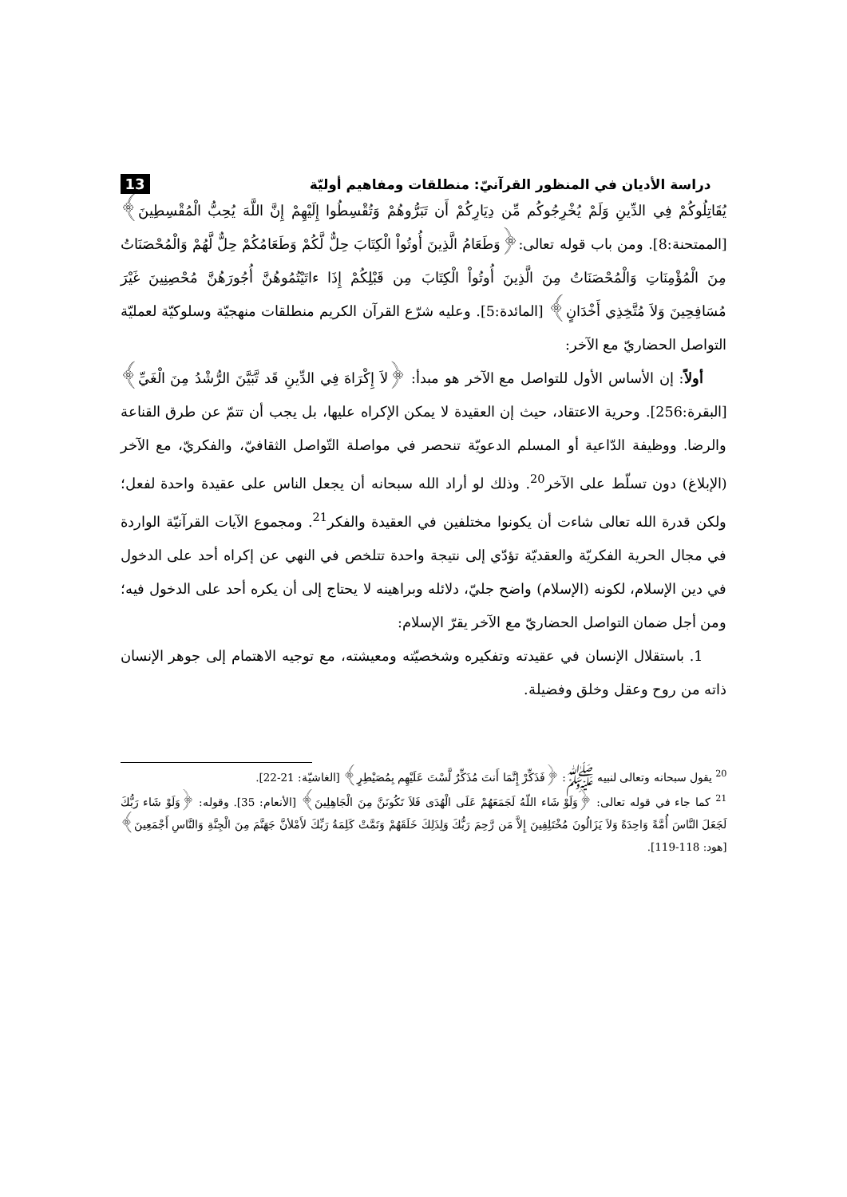دراسة الأديان في المنظور القرآنيّ: منطلقات ومفاهيم أوليّة 13
يُقَاتِلُوكُمْ فِي الدِّينِ وَلَمْ يُخْرِجُوكُم مِّن دِيَارِكُمْ أَن تَبَرُّوهُمْ وَتُقْسِطُوا إِلَيْهِمْ إِنَّ اللَّهَ يُحِبُّ الْمُقْسِطِينَ﴾ [الممتحنة:8]. ومن باب قوله تعالى:﴿وَطَعَامُ الَّذِينَ أُوتُواْ الْكِتَابَ حِلٌّ لَّكُمْ وَطَعَامُكُمْ حِلٌّ لَّهُمْ وَالْمُحْصَنَاتُ مِنَ الْمُؤْمِنَاتِ وَالْمُحْصَنَاتُ مِنَ الَّذِينَ أُوتُواْ الْكِتَابَ مِن قَبْلِكُمْ إِذَا ءاتَيْتُمُوهُنَّ أُجُورَهُنَّ مُحْصِنِينَ غَيْرَ مُسَافِحِينَ وَلاَ مُتَّخِذِي أَخْدَانٍ﴾ [المائدة:5]. وعليه شرّع القرآن الكريم منطلقات منهجيّة وسلوكيّة لعمليّة التواصل الحضاريّ مع الآخر:
أولاً: إن الأساس الأول للتواصل مع الآخر هو مبدأ: ﴿لاَ إِكْرَاهَ فِي الدِّينِ قَد تَّبَيَّنَ الرُّشْدُ مِنَ الْغَيِّ﴾ [البقرة:256]. وحرية الاعتقاد، حيث إن العقيدة لا يمكن الإكراه عليها، بل يجب أن تتمّ عن طرق القناعة والرضا. ووظيفة الدّاعية أو المسلم الدعويّة تنحصر في مواصلة التّواصل الثقافيّ، والفكريّ، مع الآخر (الإبلاغ) دون تسلّط على الآخر<sup>20</sup>. وذلك لو أراد الله سبحانه أن يجعل الناس على عقيدة واحدة لفعل؛ ولكن قدرة الله تعالى شاءت أن يكونوا مختلفين في العقيدة والفكر<sup>21</sup>. ومجموع الآيات القرآنيّة الواردة في مجال الحرية الفكريّة والعقديّة تؤدّي إلى نتيجة واحدة تتلخص في النهي عن إكراه أحد على الدخول في دين الإسلام، لكونه (الإسلام) واضح جليّ، دلائله وبراهينه لا يحتاج إلى أن يكره أحد على الدخول فيه؛ ومن أجل ضمان التواصل الحضاريّ مع الآخر يقرّ الإسلام:
1. باستقلال الإنسان في عقيدته وتفكيره وشخصيّته ومعيشته، مع توجيه الاهتمام إلى جوهر الإنسان ذاته من روح وعقل وخلق وفضيلة.
<sup>20</sup> يقول سبحانه وتعالى لنبيه ﷺ: ﴿فَذَكِّرْ إِنَّمَا أَنتَ مُذَكِّرٌ لَّسْتَ عَلَيْهِم بِمُصَيْطِرٍ﴾ [الغاشيّة: 21-22].
<sup>21</sup> كما جاء في قوله تعالى: ﴿وَلَوْ شَاء اللّهُ لَجَمَعَهُمْ عَلَى الْهُدَى فَلاَ تَكُونَنَّ مِنَ الْجَاهِلِينَ﴾ [الأنعام: 35]. وقوله: ﴿وَلَوْ شَاء رَبُّكَ لَجَعَلَ النَّاسَ أُمَّةً وَاحِدَةً وَلاَ يَزَالُونَ مُخْتَلِفِينَ إِلاَّ مَن رَّحِمَ رَبُّكَ وَلِذَلِكَ خَلَقَهُمْ وَتَمَّتْ كَلِمَةُ رَبِّكَ لأَمْلأنَّ جَهَنَّمَ مِنَ الْجِنَّةِ وَالنَّاسِ أَجْمَعِينَ﴾ [هود: 118-119].